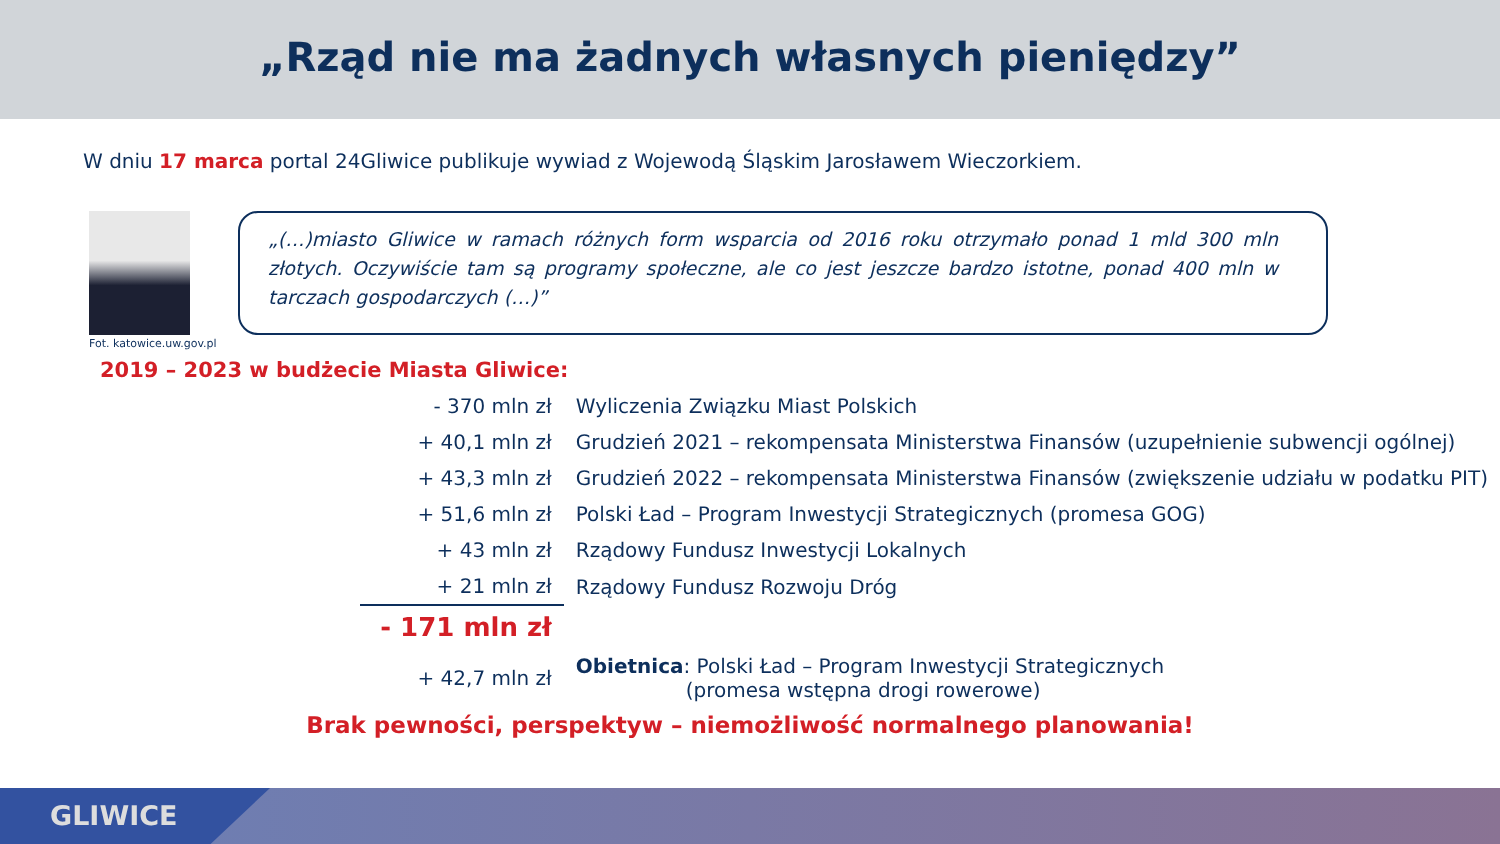„Rząd nie ma żadnych własnych pieniędzy”
W dniu 17 marca portal 24Gliwice publikuje wywiad z Wojewodą Śląskim Jarosławem Wieczorkiem.
„(…)miasto Gliwice w ramach różnych form wsparcia od 2016 roku otrzymało ponad 1 mld 300 mln złotych. Oczywiście tam są programy społeczne, ale co jest jeszcze bardzo istotne, ponad 400 mln w tarczach gospodarczych (…)”
Fot. katowice.uw.gov.pl
2019 – 2023 w budżecie Miasta Gliwice:
| - 370 mln zł | Wyliczenia Związku Miast Polskich |
| + 40,1 mln zł | Grudzień 2021 – rekompensata Ministerstwa Finansów (uzupełnienie subwencji ogólnej) |
| + 43,3 mln zł | Grudzień 2022 – rekompensata Ministerstwa Finansów (zwiększenie udziału w podatku PIT) |
| + 51,6 mln zł | Polski Ład – Program Inwestycji Strategicznych (promesa GOG) |
| + 43 mln zł | Rządowy Fundusz Inwestycji Lokalnych |
| + 21 mln zł | Rządowy Fundusz Rozwoju Dróg |
| - 171 mln zł | |
| + 42,7 mln zł | Obietnica : Polski Ład – Program Inwestycji Strategicznych (promesa wstępna drogi rowerowe) |
Brak pewności, perspektyw – niemożliwość normalnego planowania!
GLIWICE